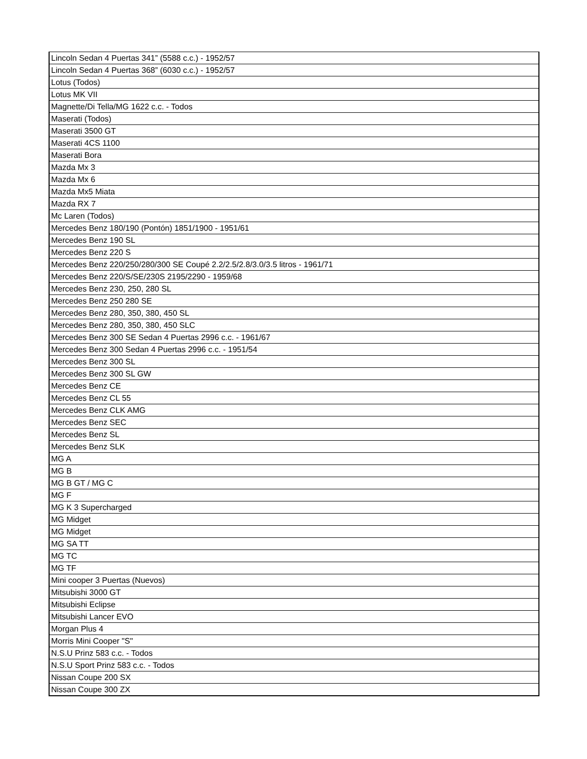| Lincoln Sedan 4 Puertas 341” (5588 c.c.) - 1952/57 |
| Lincoln Sedan 4 Puertas 368” (6030 c.c.) - 1952/57 |
| Lotus (Todos) |
| Lotus MK VII |
| Magnette/Di Tella/MG 1622 c.c. - Todos |
| Maserati (Todos) |
| Maserati 3500 GT |
| Maserati 4CS 1100 |
| Maserati Bora |
| Mazda Mx 3 |
| Mazda Mx 6 |
| Mazda Mx5 Miata |
| Mazda RX 7 |
| Mc Laren (Todos) |
| Mercedes Benz 180/190 (Pontón) 1851/1900 - 1951/61 |
| Mercedes Benz 190 SL |
| Mercedes Benz 220 S |
| Mercedes Benz 220/250/280/300 SE Coupé 2.2/2.5/2.8/3.0/3.5 litros - 1961/71 |
| Mercedes Benz 220/S/SE/230S 2195/2290 - 1959/68 |
| Mercedes Benz 230, 250, 280 SL |
| Mercedes Benz 250 280 SE |
| Mercedes Benz 280, 350, 380, 450 SL |
| Mercedes Benz 280, 350, 380, 450 SLC |
| Mercedes Benz 300 SE Sedan 4 Puertas 2996 c.c. - 1961/67 |
| Mercedes Benz 300 Sedan 4 Puertas 2996 c.c. - 1951/54 |
| Mercedes Benz 300 SL |
| Mercedes Benz 300 SL GW |
| Mercedes Benz CE |
| Mercedes Benz CL 55 |
| Mercedes Benz CLK AMG |
| Mercedes Benz SEC |
| Mercedes Benz SL |
| Mercedes Benz SLK |
| MG A |
| MG B |
| MG B GT / MG C |
| MG F |
| MG K 3 Supercharged |
| MG Midget |
| MG Midget |
| MG SA TT |
| MG TC |
| MG TF |
| Mini cooper 3 Puertas (Nuevos) |
| Mitsubishi 3000 GT |
| Mitsubishi Eclipse |
| Mitsubishi Lancer EVO |
| Morgan Plus 4 |
| Morris Mini Cooper "S" |
| N.S.U Prinz 583 c.c. - Todos |
| N.S.U Sport Prinz 583 c.c. - Todos |
| Nissan Coupe 200 SX |
| Nissan Coupe 300 ZX |